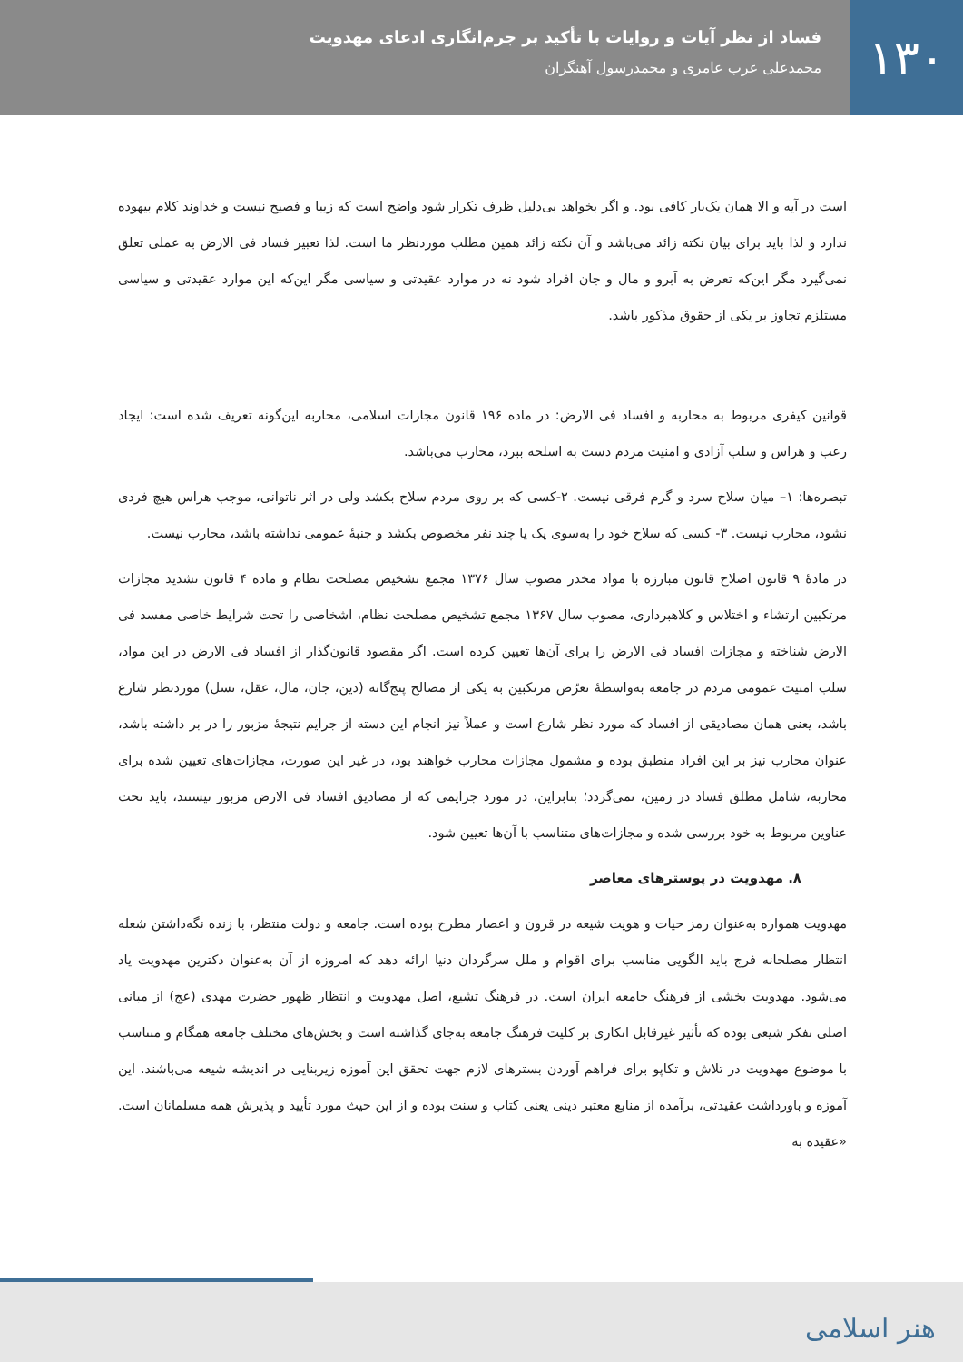۱۳۰
فساد از نظر آیات و روایات با تأکید بر جرم‌انگاری ادعای مهدویت
محمدعلی عرب عامری و محمدرسول آهنگران
است در آیه و الا همان یک‌بار کافی بود. و اگر بخواهد بی‌دلیل ظرف تکرار شود واضح است که زیبا و فصیح نیست و خداوند کلام بیهوده ندارد و لذا باید برای بیان نکته زائد می‌باشد و آن نکته زائد همین مطلب موردنظر ما است. لذا تعبیر فساد فی الارض به عملی تعلق نمی‌گیرد مگر این‌که تعرض به آبرو و مال و جان افراد شود نه در موارد عقیدتی و سیاسی مگر این‌که این موارد عقیدتی و سیاسی مستلزم تجاوز بر یکی از حقوق مذکور باشد.
قوانین کیفری مربوط به محاربه و افساد فی الارض: در ماده ۱۹۶ قانون مجازات اسلامی، محاربه این‌گونه تعریف شده است: ایجاد رعب و هراس و سلب آزادی و امنیت مردم دست به اسلحه ببرد، محارب می‌باشد.
تبصره‌ها: ۱– میان سلاح سرد و گرم فرقی نیست. ۲-کسی که بر روی مردم سلاح بکشد ولی در اثر ناتوانی، موجب هراس هیچ فردی نشود، محارب نیست. ۳- کسی که سلاح خود را به‌سوی یک یا چند نفر مخصوص بکشد و جنبۀ عمومی نداشته باشد، محارب نیست.
در مادۀ ۹ قانون اصلاح قانون مبارزه با مواد مخدر مصوب سال ۱۳۷۶ مجمع تشخیص مصلحت نظام و ماده ۴ قانون تشدید مجازات مرتکبین ارتشاء و اختلاس و کلاهبرداری، مصوب سال ۱۳۶۷ مجمع تشخیص مصلحت نظام، اشخاصی را تحت شرایط خاصی مفسد فی الارض شناخته و مجازات افساد فی الارض را برای آن‌ها تعیین کرده است. اگر مقصود قانون‌گذار از افساد فی الارض در این مواد، سلب امنیت عمومی مردم در جامعه به‌واسطۀ تعرّض مرتکبین به یکی از مصالح پنج‌گانه (دین، جان، مال، عقل، نسل) موردنظر شارع باشد، یعنی همان مصادیقی از افساد که مورد نظر شارع است و عملاً نیز انجام این دسته از جرایم نتیجۀ مزبور را در بر داشته باشد، عنوان محارب نیز بر این افراد منطبق بوده و مشمول مجازات محارب خواهند بود، در غیر این صورت، مجازات‌های تعیین شده برای محاربه، شامل مطلق فساد در زمین، نمی‌گردد؛ بنابراین، در مورد جرایمی که از مصادیق افساد فی الارض مزبور نیستند، باید تحت عناوین مربوط به خود بررسی شده و مجازات‌های متناسب با آن‌ها تعیین شود.
۸. مهدویت در پوسترهای معاصر
مهدویت همواره به‌عنوان رمز حیات و هویت شیعه در قرون و اعصار مطرح بوده است. جامعه و دولت منتظر، با زنده نگه‌داشتن شعله انتظار مصلحانه فرج باید الگویی مناسب برای اقوام و ملل سرگردان دنیا ارائه دهد که امروزه از آن به‌عنوان دکترین مهدویت یاد می‌شود. مهدویت بخشی از فرهنگ جامعه ایران است. در فرهنگ تشیع، اصل مهدویت و انتظار ظهور حضرت مهدی (عج) از مبانی اصلی تفکر شیعی بوده که تأثیر غیرقابل انکاری بر کلیت فرهنگ جامعه به‌جای گذاشته است و بخش‌های مختلف جامعه همگام و متناسب با موضوع مهدویت در تلاش و تکاپو برای فراهم آوردن بسترهای لازم جهت تحقق این آموزه زیربنایی در اندیشه شیعه می‌باشند. این آموزه و باورداشت عقیدتی، برآمده از منابع معتبر دینی یعنی کتاب و سنت بوده و از این حیث مورد تأیید و پذیرش همه مسلمانان است. «عقیده به
هنر اسلامی